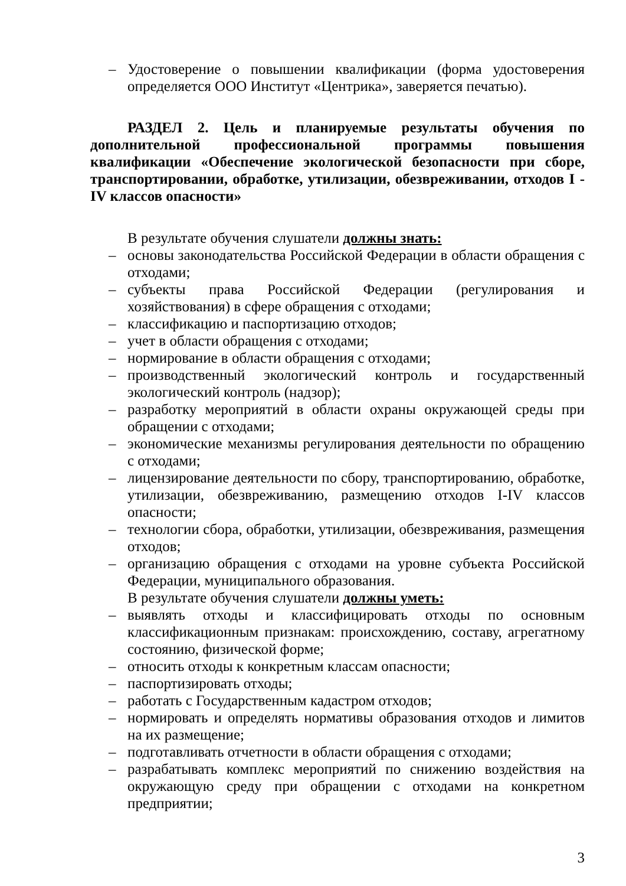– Удостоверение о повышении квалификации (форма удостоверения определяется ООО Институт «Центрика», заверяется печатью).
РАЗДЕЛ 2. Цель и планируемые результаты обучения по дополнительной профессиональной программы повышения квалификации «Обеспечение экологической безопасности при сборе, транспортировании, обработке, утилизации, обезвреживании, отходов I - IV классов опасности»
В результате обучения слушатели должны знать:
– основы законодательства Российской Федерации в области обращения с отходами;
– субъекты права Российской Федерации (регулирования и хозяйствования) в сфере обращения с отходами;
– классификацию и паспортизацию отходов;
– учет в области обращения с отходами;
– нормирование в области обращения с отходами;
– производственный экологический контроль и государственный экологический контроль (надзор);
– разработку мероприятий в области охраны окружающей среды при обращении с отходами;
– экономические механизмы регулирования деятельности по обращению с отходами;
– лицензирование деятельности по сбору, транспортированию, обработке, утилизации, обезвреживанию, размещению отходов I-IV классов опасности;
– технологии сбора, обработки, утилизации, обезвреживания, размещения отходов;
– организацию обращения с отходами на уровне субъекта Российской Федерации, муниципального образования.
В результате обучения слушатели должны уметь:
– выявлять отходы и классифицировать отходы по основным классификационным признакам: происхождению, составу, агрегатному состоянию, физической форме;
– относить отходы к конкретным классам опасности;
– паспортизировать отходы;
– работать с Государственным кадастром отходов;
– нормировать и определять нормативы образования отходов и лимитов на их размещение;
– подготавливать отчетности в области обращения с отходами;
– разрабатывать комплекс мероприятий по снижению воздействия на окружающую среду при обращении с отходами на конкретном предприятии;
3